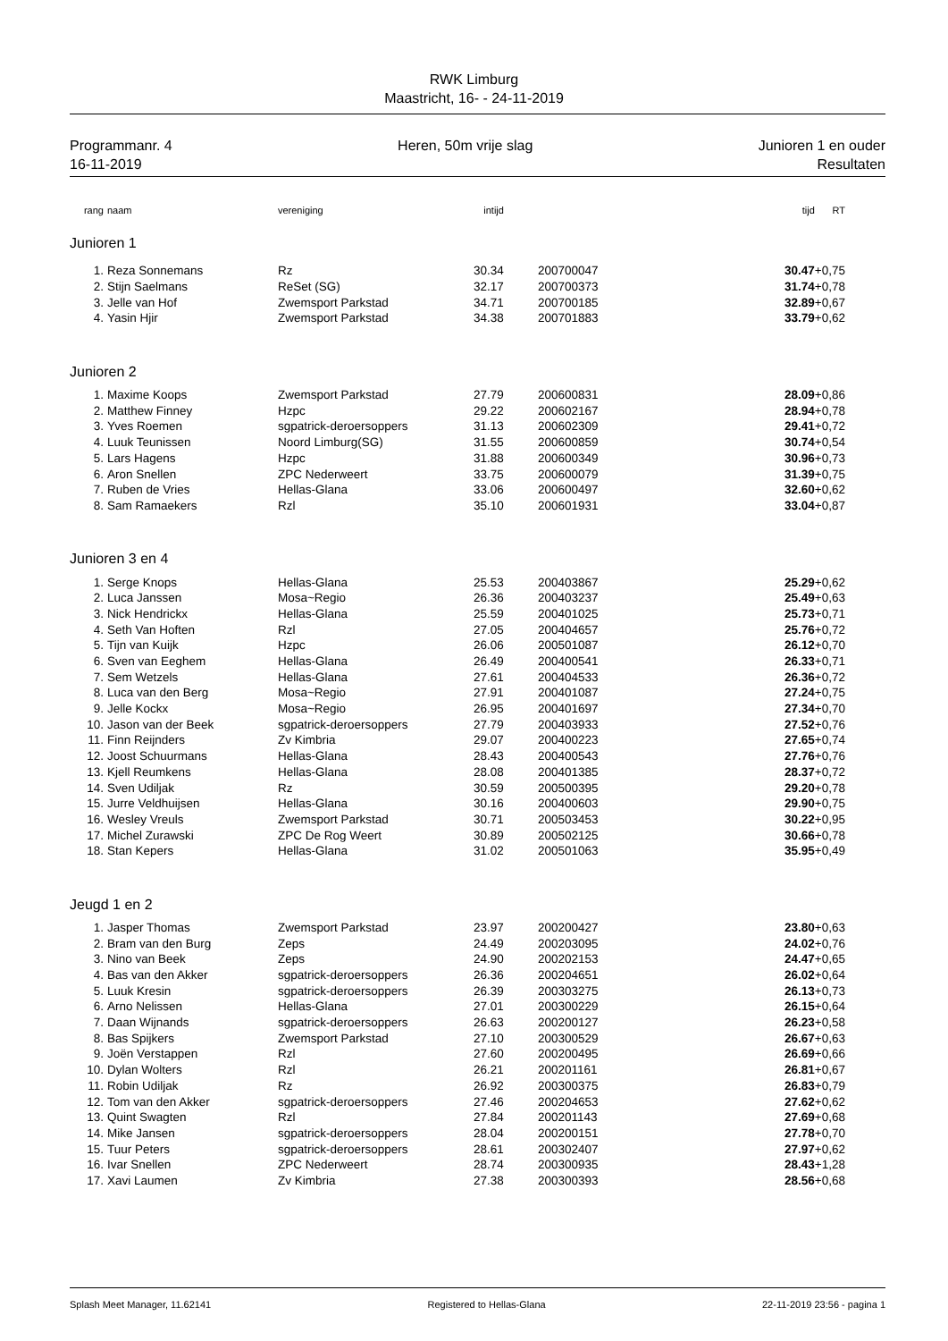RWK Limburg
Maastricht, 16- - 24-11-2019
Programmanr. 4
16-11-2019
Heren, 50m vrije slag Junioren 1 en ouder
Resultaten
| rang | naam | vereniging | intijd | | tijd | RT |
| --- | --- | --- | --- | --- | --- | --- |
| Junioren 1 | | | | | | |
| 1. | Reza Sonnemans | Rz | 30.34 | 200700047 | 30.47 | +0,75 |
| 2. | Stijn Saelmans | ReSet (SG) | 32.17 | 200700373 | 31.74 | +0,78 |
| 3. | Jelle van Hof | Zwemsport Parkstad | 34.71 | 200700185 | 32.89 | +0,67 |
| 4. | Yasin Hjir | Zwemsport Parkstad | 34.38 | 200701883 | 33.79 | +0,62 |
| Junioren 2 | | | | | | |
| 1. | Maxime Koops | Zwemsport Parkstad | 27.79 | 200600831 | 28.09 | +0,86 |
| 2. | Matthew Finney | Hzpc | 29.22 | 200602167 | 28.94 | +0,78 |
| 3. | Yves Roemen | sgpatrick-deroersoppers | 31.13 | 200602309 | 29.41 | +0,72 |
| 4. | Luuk Teunissen | Noord Limburg(SG) | 31.55 | 200600859 | 30.74 | +0,54 |
| 5. | Lars Hagens | Hzpc | 31.88 | 200600349 | 30.96 | +0,73 |
| 6. | Aron Snellen | ZPC Nederweert | 33.75 | 200600079 | 31.39 | +0,75 |
| 7. | Ruben de Vries | Hellas-Glana | 33.06 | 200600497 | 32.60 | +0,62 |
| 8. | Sam Ramaekers | Rzl | 35.10 | 200601931 | 33.04 | +0,87 |
| Junioren 3 en 4 | | | | | | |
| 1. | Serge Knops | Hellas-Glana | 25.53 | 200403867 | 25.29 | +0,62 |
| 2. | Luca Janssen | Mosa~Regio | 26.36 | 200403237 | 25.49 | +0,63 |
| 3. | Nick Hendrickx | Hellas-Glana | 25.59 | 200401025 | 25.73 | +0,71 |
| 4. | Seth Van Hoften | Rzl | 27.05 | 200404657 | 25.76 | +0,72 |
| 5. | Tijn van Kuijk | Hzpc | 26.06 | 200501087 | 26.12 | +0,70 |
| 6. | Sven van Eeghem | Hellas-Glana | 26.49 | 200400541 | 26.33 | +0,71 |
| 7. | Sem Wetzels | Hellas-Glana | 27.61 | 200404533 | 26.36 | +0,72 |
| 8. | Luca van den Berg | Mosa~Regio | 27.91 | 200401087 | 27.24 | +0,75 |
| 9. | Jelle Kockx | Mosa~Regio | 26.95 | 200401697 | 27.34 | +0,70 |
| 10. | Jason van der Beek | sgpatrick-deroersoppers | 27.79 | 200403933 | 27.52 | +0,76 |
| 11. | Finn Reijnders | Zv Kimbria | 29.07 | 200400223 | 27.65 | +0,74 |
| 12. | Joost Schuurmans | Hellas-Glana | 28.43 | 200400543 | 27.76 | +0,76 |
| 13. | Kjell Reumkens | Hellas-Glana | 28.08 | 200401385 | 28.37 | +0,72 |
| 14. | Sven Udiljak | Rz | 30.59 | 200500395 | 29.20 | +0,78 |
| 15. | Jurre Veldhuijsen | Hellas-Glana | 30.16 | 200400603 | 29.90 | +0,75 |
| 16. | Wesley Vreuls | Zwemsport Parkstad | 30.71 | 200503453 | 30.22 | +0,95 |
| 17. | Michel Zurawski | ZPC De Rog Weert | 30.89 | 200502125 | 30.66 | +0,78 |
| 18. | Stan Kepers | Hellas-Glana | 31.02 | 200501063 | 35.95 | +0,49 |
| Jeugd 1 en 2 | | | | | | |
| 1. | Jasper Thomas | Zwemsport Parkstad | 23.97 | 200200427 | 23.80 | +0,63 |
| 2. | Bram van den Burg | Zeps | 24.49 | 200203095 | 24.02 | +0,76 |
| 3. | Nino van Beek | Zeps | 24.90 | 200202153 | 24.47 | +0,65 |
| 4. | Bas van den Akker | sgpatrick-deroersoppers | 26.36 | 200204651 | 26.02 | +0,64 |
| 5. | Luuk Kresin | sgpatrick-deroersoppers | 26.39 | 200303275 | 26.13 | +0,73 |
| 6. | Arno Nelissen | Hellas-Glana | 27.01 | 200300229 | 26.15 | +0,64 |
| 7. | Daan Wijnands | sgpatrick-deroersoppers | 26.63 | 200200127 | 26.23 | +0,58 |
| 8. | Bas Spijkers | Zwemsport Parkstad | 27.10 | 200300529 | 26.67 | +0,63 |
| 9. | Joën Verstappen | Rzl | 27.60 | 200200495 | 26.69 | +0,66 |
| 10. | Dylan Wolters | Rzl | 26.21 | 200201161 | 26.81 | +0,67 |
| 11. | Robin Udiljak | Rz | 26.92 | 200300375 | 26.83 | +0,79 |
| 12. | Tom van den Akker | sgpatrick-deroersoppers | 27.46 | 200204653 | 27.62 | +0,62 |
| 13. | Quint Swagten | Rzl | 27.84 | 200201143 | 27.69 | +0,68 |
| 14. | Mike Jansen | sgpatrick-deroersoppers | 28.04 | 200200151 | 27.78 | +0,70 |
| 15. | Tuur Peters | sgpatrick-deroersoppers | 28.61 | 200302407 | 27.97 | +0,62 |
| 16. | Ivar Snellen | ZPC Nederweert | 28.74 | 200300935 | 28.43 | +1,28 |
| 17. | Xavi Laumen | Zv Kimbria | 27.38 | 200300393 | 28.56 | +0,68 |
Splash Meet Manager, 11.62141 Registered to Hellas-Glana 22-11-2019 23:56 - pagina 1